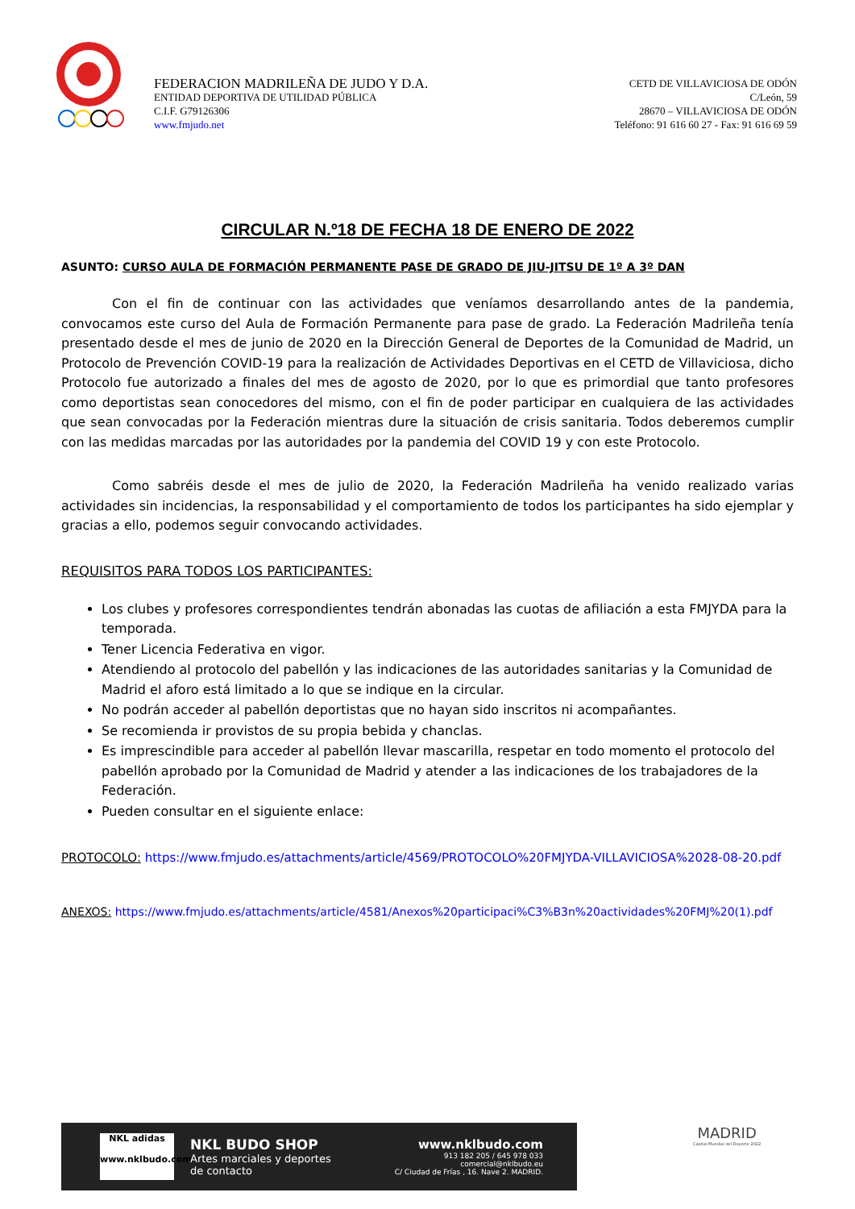FEDERACION MADRILEÑA DE JUDO Y D.A.
ENTIDAD DEPORTIVA DE UTILIDAD PÚBLICA
C.I.F. G79126306
www.fmjudo.net
CETD DE VILLAVICIOSA DE ODÓN
C/León, 59
28670 – VILLAVICIOSA DE ODÓN
Teléfono: 91 616 60 27 - Fax: 91 616 69 59
CIRCULAR N.º18 DE FECHA 18 DE ENERO DE 2022
ASUNTO: CURSO AULA DE FORMACIÓN PERMANENTE PASE DE GRADO DE JIU-JITSU DE 1º A 3º DAN
Con el fin de continuar con las actividades que veníamos desarrollando antes de la pandemia, convocamos este curso del Aula de Formación Permanente para pase de grado. La Federación Madrileña tenía presentado desde el mes de junio de 2020 en la Dirección General de Deportes de la Comunidad de Madrid, un Protocolo de Prevención COVID-19 para la realización de Actividades Deportivas en el CETD de Villaviciosa, dicho Protocolo fue autorizado a finales del mes de agosto de 2020, por lo que es primordial que tanto profesores como deportistas sean conocedores del mismo, con el fin de poder participar en cualquiera de las actividades que sean convocadas por la Federación mientras dure la situación de crisis sanitaria. Todos deberemos cumplir con las medidas marcadas por las autoridades por la pandemia del COVID 19 y con este Protocolo.
Como sabréis desde el mes de julio de 2020, la Federación Madrileña ha venido realizado varias actividades sin incidencias, la responsabilidad y el comportamiento de todos los participantes ha sido ejemplar y gracias a ello, podemos seguir convocando actividades.
REQUISITOS PARA TODOS LOS PARTICIPANTES:
Los clubes y profesores correspondientes tendrán abonadas las cuotas de afiliación a esta FMJYDA para la temporada.
Tener Licencia Federativa en vigor.
Atendiendo al protocolo del pabellón y las indicaciones de las autoridades sanitarias y la Comunidad de Madrid el aforo está limitado a lo que se indique en la circular.
No podrán acceder al pabellón deportistas que no hayan sido inscritos ni acompañantes.
Se recomienda ir provistos de su propia bebida y chanclas.
Es imprescindible para acceder al pabellón llevar mascarilla, respetar en todo momento el protocolo del pabellón aprobado por la Comunidad de Madrid y atender a las indicaciones de los trabajadores de la Federación.
Pueden consultar en el siguiente enlace:
PROTOCOLO: https://www.fmjudo.es/attachments/article/4569/PROTOCOLO%20FMJYDA-VILLAVICIOSA%2028-08-20.pdf
ANEXOS: https://www.fmjudo.es/attachments/article/4581/Anexos%20participaci%C3%B3n%20actividades%20FMJ%20(1).pdf
NKL adidas
www.nklbudo.com
NKL BUDO SHOP
Artes marciales y deportes
de contacto
www.nklbudo.com
913 182 205 / 645 978 033
comercial@nklbudo.eu
C/ Ciudad de Frías , 16. Nave 2. MADRID.
MADRID
Capital Mundial del Deporte 2022